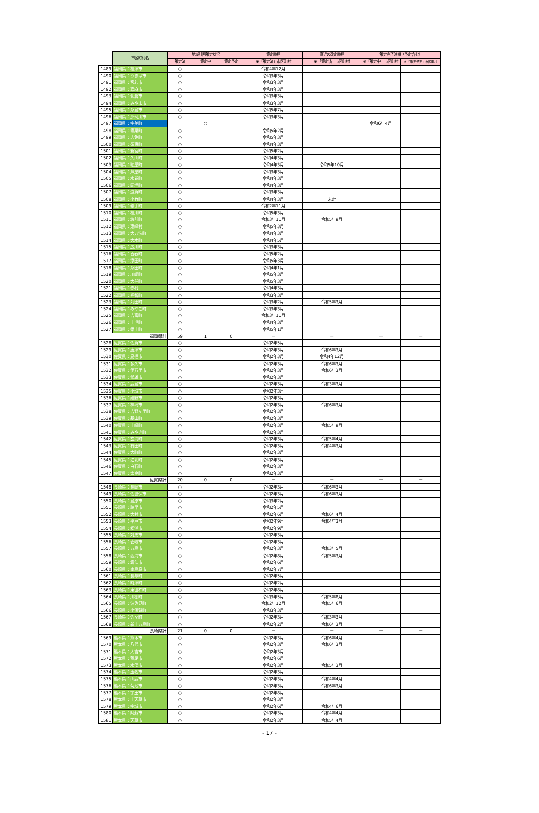| | 市区町村名 | 地域計画策定状況 | | | 策定時期 | 直近の改定時期 | 策定完了時期（予定含む） | |
| --- | --- | --- | --- | --- | --- | --- | --- | --- |
| | | 策定済 | 策定中 | 策定予定 | ※「策定済」市区町村 | ※「策定済」市区町村 | ※「策定中」市区町村 | ※「策定予定」市区町村 |
| 1489 | 福岡県：福津市 | ○ | | | 令和4年12月 | | | |
| 1490 | 福岡県：うきは市 | ○ | | | 令和3年3月 | | | |
| 1491 | 福岡県：宮若市 | ○ | | | 令和3年3月 | | | |
| 1492 | 福岡県：嘉麻市 | ○ | | | 令和4年3月 | | | |
| 1493 | 福岡県：朝倉市 | ○ | | | 令和3年3月 | | | |
| 1494 | 福岡県：みやま市 | ○ | | | 令和3年3月 | | | |
| 1495 | 福岡県：糸島市 | ○ | | | 令和5年7月 | | | |
| 1496 | 福岡県：那珂川市 | ○ | | | 令和3年3月 | | | |
| 1497 | 福岡県：宇美町 | | ○ | | | | 令和6年4月 | |
| 1498 | 福岡県：篠栗町 | ○ | | | 令和5年2月 | | | |
| 1499 | 福岡県：志免町 | ○ | | | 令和5年3月 | | | |
| 1500 | 福岡県：須恵町 | ○ | | | 令和4年3月 | | | |
| 1501 | 福岡県：新宮町 | ○ | | | 令和5年2月 | | | |
| 1502 | 福岡県：久山町 | ○ | | | 令和4年3月 | | | |
| 1503 | 福岡県：粕屋町 | ○ | | | 令和4年3月 | 令和5年10月 | | |
| 1504 | 福岡県：芦屋町 | ○ | | | 令和3年3月 | | | |
| 1505 | 福岡県：水巻町 | ○ | | | 令和4年3月 | | | |
| 1506 | 福岡県：岡垣町 | ○ | | | 令和4年3月 | | | |
| 1507 | 福岡県：遠賀町 | ○ | | | 令和3年3月 | | | |
| 1508 | 福岡県：小竹町 | ○ | | | 令和4年3月 | 未定 | | |
| 1509 | 福岡県：鞍手町 | ○ | | | 令和2年11月 | | | |
| 1510 | 福岡県：桂川町 | ○ | | | 令和5年3月 | | | |
| 1511 | 福岡県：筑前町 | ○ | | | 令和3年11月 | 令和5年9月 | | |
| 1512 | 福岡県：東峰村 | ○ | | | 令和5年3月 | | | |
| 1513 | 福岡県：大刀洗町 | ○ | | | 令和4年3月 | | | |
| 1514 | 福岡県：大木町 | ○ | | | 令和4年5月 | | | |
| 1515 | 福岡県：広川町 | ○ | | | 令和3年3月 | | | |
| 1516 | 福岡県：香春町 | ○ | | | 令和5年2月 | | | |
| 1517 | 福岡県：添田町 | ○ | | | 令和5年3月 | | | |
| 1518 | 福岡県：糸田町 | ○ | | | 令和4年1月 | | | |
| 1519 | 福岡県：川崎町 | ○ | | | 令和5年3月 | | | |
| 1520 | 福岡県：大任町 | ○ | | | 令和5年3月 | | | |
| 1521 | 福岡県：赤村 | ○ | | | 令和4年3月 | | | |
| 1522 | 福岡県：福智町 | ○ | | | 令和3年3月 | | | |
| 1523 | 福岡県：苅田町 | ○ | | | 令和3年2月 | 令和5年3月 | | |
| 1524 | 福岡県：みやこ町 | ○ | | | 令和3年3月 | | | |
| 1525 | 福岡県：吉富町 | ○ | | | 令和3年11月 | | | |
| 1526 | 福岡県：上毛町 | ○ | | | 令和4年3月 | | | |
| 1527 | 福岡県：築上町 | ○ | | | 令和5年1月 | | | |
| | 福岡県計 | 59 | 1 | 0 | － | － | － | － |
| 1528 | 佐賀県：佐賀市 | ○ | | | 令和2年5月 | | | |
| 1529 | 佐賀県：唐津市 | ○ | | | 令和2年3月 | 令和6年3月 | | |
| 1530 | 佐賀県：鳥栖市 | ○ | | | 令和2年3月 | 令和4年12月 | | |
| 1531 | 佐賀県：多久市 | ○ | | | 令和2年3月 | 令和6年3月 | | |
| 1532 | 佐賀県：伊万里市 | ○ | | | 令和2年3月 | 令和6年3月 | | |
| 1533 | 佐賀県：武雄市 | ○ | | | 令和2年3月 | | | |
| 1534 | 佐賀県：鹿島市 | ○ | | | 令和2年3月 | 令和3年3月 | | |
| 1535 | 佐賀県：小城市 | ○ | | | 令和2年3月 | | | |
| 1536 | 佐賀県：嬉野市 | ○ | | | 令和2年3月 | | | |
| 1537 | 佐賀県：神埼市 | ○ | | | 令和2年3月 | 令和6年3月 | | |
| 1538 | 佐賀県：吉野ヶ里町 | ○ | | | 令和2年3月 | | | |
| 1539 | 佐賀県：基山町 | ○ | | | 令和2年3月 | | | |
| 1540 | 佐賀県：上峰町 | ○ | | | 令和2年3月 | 令和5年9月 | | |
| 1541 | 佐賀県：みやき町 | ○ | | | 令和2年3月 | | | |
| 1542 | 佐賀県：玄海町 | ○ | | | 令和2年3月 | 令和5年4月 | | |
| 1543 | 佐賀県：有田町 | ○ | | | 令和2年3月 | 令和4年3月 | | |
| 1544 | 佐賀県：大町町 | ○ | | | 令和2年3月 | | | |
| 1545 | 佐賀県：江北町 | ○ | | | 令和2年3月 | | | |
| 1546 | 佐賀県：白石町 | ○ | | | 令和2年3月 | | | |
| 1547 | 佐賀県：太良町 | ○ | | | 令和2年3月 | | | |
| | 佐賀県計 | 20 | 0 | 0 | － | － | － | － |
| 1548 | 長崎県：長崎市 | ○ | | | 令和2年3月 | 令和6年3月 | | |
| 1549 | 長崎県：佐世保市 | ○ | | | 令和2年3月 | 令和6年3月 | | |
| 1550 | 長崎県：島原市 | ○ | | | 令和3年2月 | | | |
| 1551 | 長崎県：諫早市 | ○ | | | 令和2年5月 | | | |
| 1552 | 長崎県：大村市 | ○ | | | 令和2年6月 | 令和6年4月 | | |
| 1553 | 長崎県：平戸市 | ○ | | | 令和2年9月 | 令和4年3月 | | |
| 1554 | 長崎県：松浦市 | ○ | | | 令和2年9月 | | | |
| 1555 | 長崎県：対馬市 | ○ | | | 令和2年3月 | | | |
| 1556 | 長崎県：壱岐市 | ○ | | | 令和2年3月 | | | |
| 1557 | 長崎県：五島市 | ○ | | | 令和2年3月 | 令和3年5月 | | |
| 1558 | 長崎県：西海市 | ○ | | | 令和2年8月 | 令和5年3月 | | |
| 1559 | 長崎県：雲仙市 | ○ | | | 令和2年6月 | | | |
| 1560 | 長崎県：南島原市 | ○ | | | 令和2年7月 | | | |
| 1561 | 長崎県：長与町 | ○ | | | 令和2年5月 | | | |
| 1562 | 長崎県：時津町 | ○ | | | 令和2年2月 | | | |
| 1563 | 長崎県：東彼杵町 | ○ | | | 令和2年8月 | | | |
| 1564 | 長崎県：川棚町 | ○ | | | 令和3年5月 | 令和5年8月 | | |
| 1565 | 長崎県：波佐見町 | ○ | | | 令和2年12月 | 令和5年6月 | | |
| 1566 | 長崎県：小値賀町 | ○ | | | 令和3年3月 | | | |
| 1567 | 長崎県：佐々町 | ○ | | | 令和2年3月 | 令和3年3月 | | |
| 1568 | 長崎県：新上五島町 | ○ | | | 令和2年2月 | 令和6年3月 | | |
| | 長崎県計 | 21 | 0 | 0 | － | － | － | － |
| 1569 | 熊本県：熊本市 | ○ | | | 令和2年3月 | 令和6年4月 | | |
| 1570 | 熊本県：八代市 | ○ | | | 令和2年3月 | 令和6年3月 | | |
| 1571 | 熊本県：人吉市 | ○ | | | 令和2年3月 | | | |
| 1572 | 熊本県：荒尾市 | ○ | | | 令和2年6月 | | | |
| 1573 | 熊本県：水俣市 | ○ | | | 令和2年3月 | 令和5年3月 | | |
| 1574 | 熊本県：玉名市 | ○ | | | 令和2年3月 | | | |
| 1575 | 熊本県：山鹿市 | ○ | | | 令和2年3月 | 令和4年4月 | | |
| 1576 | 熊本県：菊池市 | ○ | | | 令和2年3月 | 令和6年3月 | | |
| 1577 | 熊本県：宇土市 | ○ | | | 令和2年8月 | | | |
| 1578 | 熊本県：上天草市 | ○ | | | 令和2年3月 | | | |
| 1579 | 熊本県：宇城市 | ○ | | | 令和2年6月 | 令和4年6月 | | |
| 1580 | 熊本県：阿蘇市 | ○ | | | 令和2年3月 | 令和4年4月 | | |
| 1581 | 熊本県：天草市 | ○ | | | 令和2年3月 | 令和5年4月 | | |
- 17 -